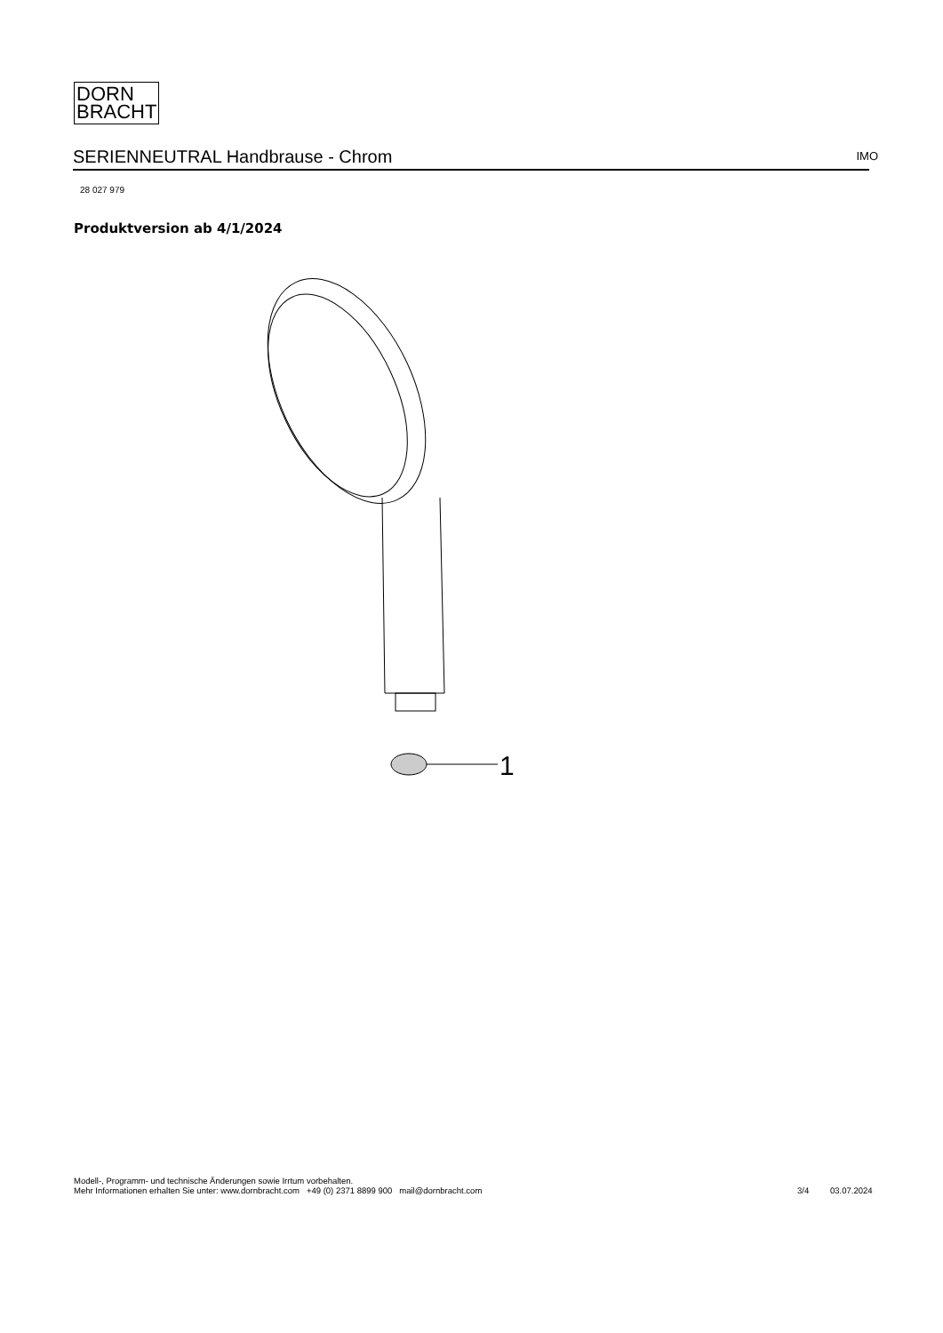DORN
BRACHT
SERIENNEUTRAL Handbrause - Chrom IMO
28 027 979
Produktversion ab 4/1/2024
1
Modell-, Programm- und technische Änderungen sowie Irrtum vorbehalten.
Mehr Informationen erhalten Sie unter: www.dornbracht.com +49 (0) 2371 8899 900 mail@dornbracht.com
3/4 03.07.2024